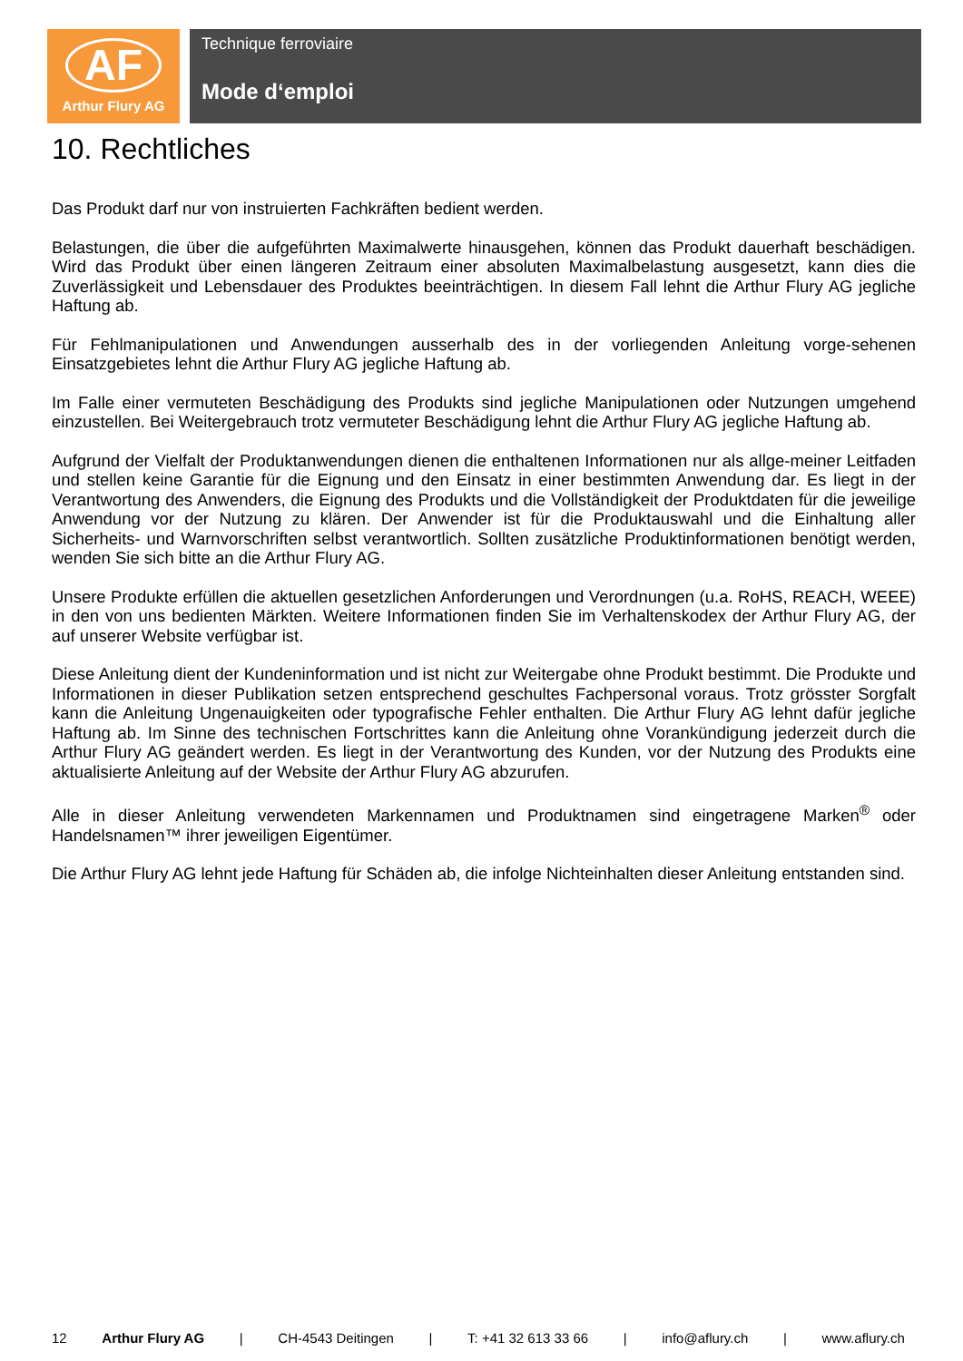AF
Arthur Flury AG
Technique ferroviaire
Mode d‘emploi
10. Rechtliches
Das Produkt darf nur von instruierten Fachkräften bedient werden.
Belastungen, die über die aufgeführten Maximalwerte hinausgehen, können das Produkt dauerhaft beschädigen. Wird das Produkt über einen längeren Zeitraum einer absoluten Maximalbelastung ausgesetzt, kann dies die Zuverlässigkeit und Lebensdauer des Produktes beeinträchtigen. In diesem Fall lehnt die Arthur Flury AG jegliche Haftung ab.
Für Fehlmanipulationen und Anwendungen ausserhalb des in der vorliegenden Anleitung vorge-sehenen Einsatzgebietes lehnt die Arthur Flury AG jegliche Haftung ab.
Im Falle einer vermuteten Beschädigung des Produkts sind jegliche Manipulationen oder Nutzungen umgehend einzustellen. Bei Weitergebrauch trotz vermuteter Beschädigung lehnt die Arthur Flury AG jegliche Haftung ab.
Aufgrund der Vielfalt der Produktanwendungen dienen die enthaltenen Informationen nur als allge-meiner Leitfaden und stellen keine Garantie für die Eignung und den Einsatz in einer bestimmten Anwendung dar. Es liegt in der Verantwortung des Anwenders, die Eignung des Produkts und die Vollständigkeit der Produktdaten für die jeweilige Anwendung vor der Nutzung zu klären. Der Anwender ist für die Produktauswahl und die Einhaltung aller Sicherheits- und Warnvorschriften selbst verantwortlich. Sollten zusätzliche Produktinformationen benötigt werden, wenden Sie sich bitte an die Arthur Flury AG.
Unsere Produkte erfüllen die aktuellen gesetzlichen Anforderungen und Verordnungen (u.a. RoHS, REACH, WEEE) in den von uns bedienten Märkten. Weitere Informationen finden Sie im Verhaltenskodex der Arthur Flury AG, der auf unserer Website verfügbar ist.
Diese Anleitung dient der Kundeninformation und ist nicht zur Weitergabe ohne Produkt bestimmt. Die Produkte und Informationen in dieser Publikation setzen entsprechend geschultes Fachpersonal voraus. Trotz grösster Sorgfalt kann die Anleitung Ungenauigkeiten oder typografische Fehler enthalten. Die Arthur Flury AG lehnt dafür jegliche Haftung ab. Im Sinne des technischen Fortschrittes kann die Anleitung ohne Vorankündigung jederzeit durch die Arthur Flury AG geändert werden. Es liegt in der Verantwortung des Kunden, vor der Nutzung des Produkts eine aktualisierte Anleitung auf der Website der Arthur Flury AG abzurufen.
Alle in dieser Anleitung verwendeten Markennamen und Produktnamen sind eingetragene Marken<sup>®</sup> oder Handelsnamen™ ihrer jeweiligen Eigentümer.
Die Arthur Flury AG lehnt jede Haftung für Schäden ab, die infolge Nichteinhalten dieser Anleitung entstanden sind.
12 Arthur Flury AG | CH-4543 Deitingen | T: +41 32 613 33 66 | info@aflury.ch | www.aflury.ch